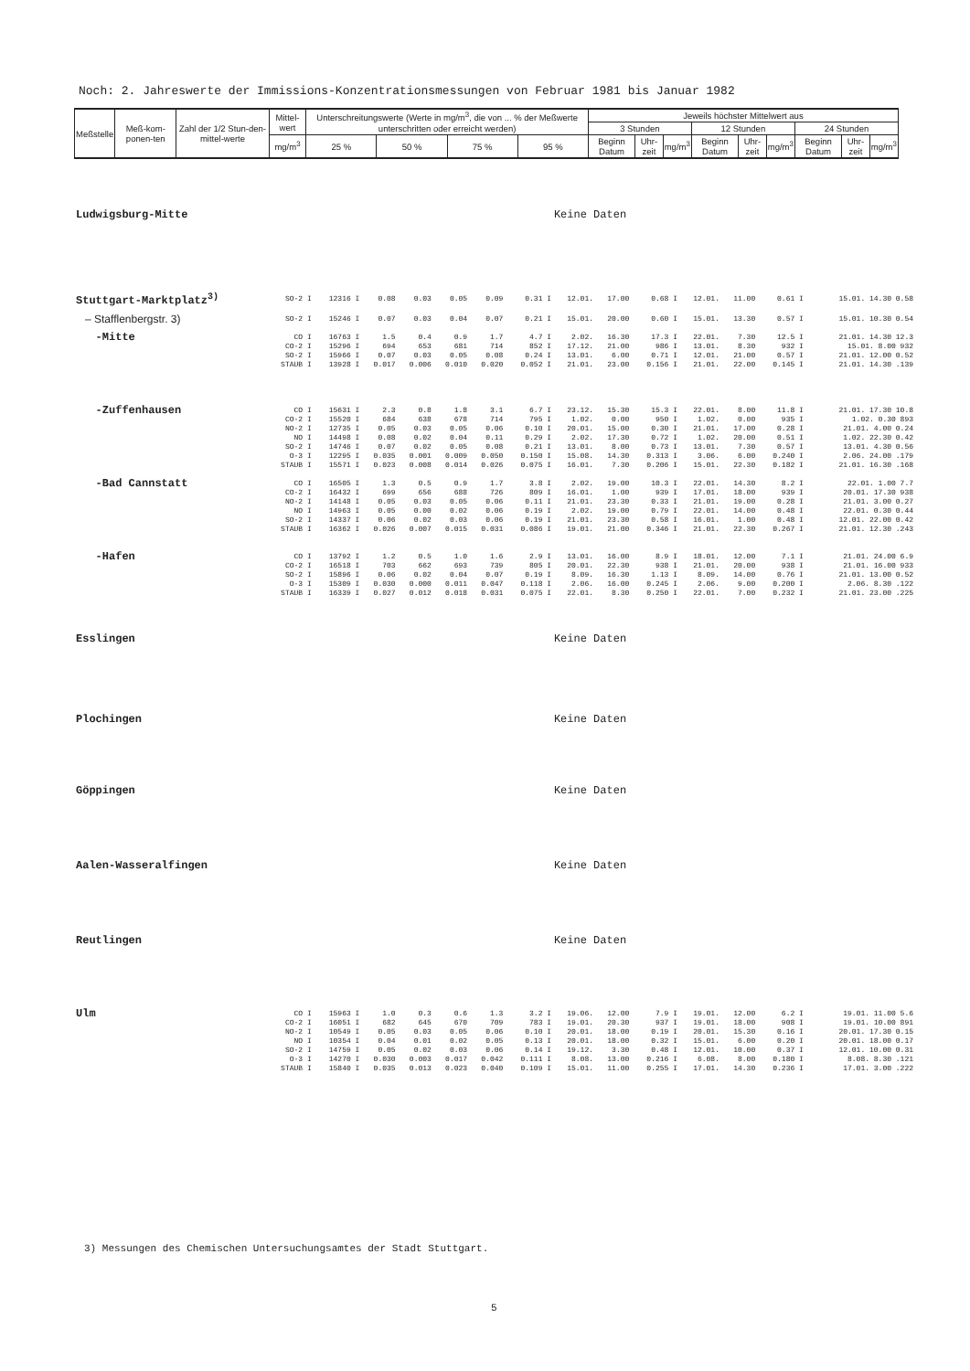Noch: 2. Jahreswerte der Immissions-Konzentrationsmessungen von Februar 1981 bis Januar 1982
| Meßstelle | Meß-kom-ponen-ten | Zahl der 1/2 Stun-den-mittel-werte | Mittel-wert | Unterschreitungswerte (Werte in mg/m<sup>3</sup>, die von ... % der Meßwerte unterschritten oder erreicht werden) | | | | Jeweils höchster Mittelwert aus | | | | | | | | |
| --- | --- | --- | --- | --- | --- | --- | --- | --- | --- | --- | --- | --- | --- | --- | --- | --- |
| | | | | | | | | 3 Stunden | | | 12 Stunden | | | 24 Stunden | | |
| | | | mg/m<sup>3</sup> | 25 % | 50 % | 75 % | 95 % | Beginn Datum | Uhr-zeit | mg/m<sup>3</sup> | Beginn Datum | Uhr-zeit | mg/m<sup>3</sup> | Beginn Datum | Uhr-zeit | mg/m<sup>3</sup> |
| Ludwigsburg-Mitte | Keine Daten | | | | | | | | | | | | | |
| Stuttgart-Marktplatz<sup>3)</sup> | SO-2 I | 12316 I | 0.08 | 0.03 | 0.05 | 0.09 | 0.31 I | 12.01. | 17.00 | 0.68 I | 12.01. | 11.00 | 0.61 I | 15.01. 14.30 0.58 |
| – Stafflenbergstr. 3) | SO-2 I | 15246 I | 0.07 | 0.03 | 0.04 | 0.07 | 0.21 I | 15.01. | 20.00 | 0.60 I | 15.01. | 13.30 | 0.57 I | 15.01. 10.30 0.54 |
| -Mitte | CO I | 16763 I | 1.5 | 0.4 | 0.9 | 1.7 | 4.7 I | 2.02. | 16.30 | 17.3 I | 22.01. | 7.30 | 12.5 I | 21.01. 14.30 12.3 |
| | CO-2 I | 15296 I | 694 | 653 | 681 | 714 | 852 I | 17.12. | 21.00 | 986 I | 13.01. | 8.30 | 932 I | 15.01. 8.00 932 |
| | SO-2 I | 15966 I | 0.07 | 0.03 | 0.05 | 0.08 | 0.24 I | 13.01. | 6.00 | 0.71 I | 12.01. | 21.00 | 0.57 I | 21.01. 12.00 0.52 |
| | STAUB I | 13928 I | 0.017 | 0.006 | 0.010 | 0.020 | 0.052 I | 21.01. | 23.00 | 0.156 I | 21.01. | 22.00 | 0.145 I | 21.01. 14.30 .139 |
| -Zuffenhausen | CO I | 15631 I | 2.3 | 0.8 | 1.8 | 3.1 | 6.7 I | 23.12. | 15.30 | 15.3 I | 22.01. | 8.00 | 11.8 I | 21.01. 17.30 10.8 |
| | CO-2 I | 15520 I | 684 | 638 | 678 | 714 | 795 I | 1.02. | 0.00 | 950 I | 1.02. | 0.00 | 935 I | 1.02. 0.30 893 |
| | NO-2 I | 12735 I | 0.05 | 0.03 | 0.05 | 0.06 | 0.10 I | 20.01. | 15.00 | 0.30 I | 21.01. | 17.00 | 0.28 I | 21.01. 4.00 0.24 |
| | NO I | 14498 I | 0.08 | 0.02 | 0.04 | 0.11 | 0.29 I | 2.02. | 17.30 | 0.72 I | 1.02. | 20.00 | 0.51 I | 1.02. 22.30 0.42 |
| | SO-2 I | 14746 I | 0.07 | 0.02 | 0.05 | 0.08 | 0.21 I | 13.01. | 8.00 | 0.73 I | 13.01. | 7.30 | 0.57 I | 13.01. 4.30 0.56 |
| | O-3 I | 12295 I | 0.035 | 0.001 | 0.009 | 0.050 | 0.150 I | 15.08. | 14.30 | 0.313 I | 3.06. | 6.00 | 0.240 I | 2.06. 24.00 .179 |
| | STAUB I | 15571 I | 0.023 | 0.008 | 0.014 | 0.026 | 0.075 I | 16.01. | 7.30 | 0.206 I | 15.01. | 22.30 | 0.182 I | 21.01. 16.30 .168 |
| -Bad Cannstatt | CO I | 16505 I | 1.3 | 0.5 | 0.9 | 1.7 | 3.8 I | 2.02. | 19.00 | 10.3 I | 22.01. | 14.30 | 8.2 I | 22.01. 1.00 7.7 |
| | CO-2 I | 16432 I | 699 | 656 | 688 | 726 | 809 I | 16.01. | 1.00 | 939 I | 17.01. | 18.00 | 939 I | 20.01. 17.30 938 |
| | NO-2 I | 14148 I | 0.05 | 0.03 | 0.05 | 0.06 | 0.11 I | 21.01. | 23.30 | 0.33 I | 21.01. | 19.00 | 0.28 I | 21.01. 3.00 0.27 |
| | NO I | 14963 I | 0.05 | 0.00 | 0.02 | 0.06 | 0.19 I | 2.02. | 19.00 | 0.79 I | 22.01. | 14.00 | 0.48 I | 22.01. 0.30 0.44 |
| | SO-2 I | 14337 I | 0.06 | 0.02 | 0.03 | 0.06 | 0.19 I | 21.01. | 23.30 | 0.58 I | 16.01. | 1.00 | 0.48 I | 12.01. 22.00 0.42 |
| | STAUB I | 16362 I | 0.026 | 0.007 | 0.015 | 0.031 | 0.086 I | 19.01. | 21.00 | 0.346 I | 21.01. | 22.30 | 0.267 I | 21.01. 12.30 .243 |
| -Hafen | CO I | 13792 I | 1.2 | 0.5 | 1.0 | 1.6 | 2.9 I | 13.01. | 16.00 | 8.9 I | 18.01. | 12.00 | 7.1 I | 21.01. 24.00 6.9 |
| | CO-2 I | 16518 I | 703 | 662 | 693 | 739 | 805 I | 20.01. | 22.30 | 938 I | 21.01. | 20.00 | 938 I | 21.01. 16.00 933 |
| | SO-2 I | 15896 I | 0.06 | 0.02 | 0.04 | 0.07 | 0.19 I | 8.09. | 16.30 | 1.13 I | 8.09. | 14.00 | 0.76 I | 21.01. 13.00 0.52 |
| | O-3 I | 15309 I | 0.030 | 0.000 | 0.011 | 0.047 | 0.118 I | 2.06. | 16.00 | 0.245 I | 2.06. | 9.00 | 0.200 I | 2.06. 8.30 .122 |
| | STAUB I | 16339 I | 0.027 | 0.012 | 0.018 | 0.031 | 0.075 I | 22.01. | 8.30 | 0.250 I | 22.01. | 7.00 | 0.232 I | 21.01. 23.00 .225 |
| Esslingen | Keine Daten | | | | | | | | | | | | | |
| Plochingen | Keine Daten | | | | | | | | | | | | | |
| Göppingen | Keine Daten | | | | | | | | | | | | | |
| Aalen-Wasseralfingen | Keine Daten | | | | | | | | | | | | | |
| Reutlingen | Keine Daten | | | | | | | | | | | | | |
| Ulm | CO I | 15963 I | 1.0 | 0.3 | 0.6 | 1.3 | 3.2 I | 19.06. | 12.00 | 7.9 I | 19.01. | 12.00 | 6.2 I | 19.01. 11.00 5.6 |
| | CO-2 I | 16051 I | 682 | 645 | 670 | 709 | 783 I | 19.01. | 20.30 | 937 I | 19.01. | 18.00 | 908 I | 19.01. 10.00 891 |
| | NO-2 I | 10549 I | 0.05 | 0.03 | 0.05 | 0.06 | 0.10 I | 20.01. | 18.00 | 0.19 I | 20.01. | 15.30 | 0.16 I | 20.01. 17.30 0.15 |
| | NO I | 10354 I | 0.04 | 0.01 | 0.02 | 0.05 | 0.13 I | 20.01. | 18.00 | 0.32 I | 15.01. | 6.00 | 0.20 I | 20.01. 18.00 0.17 |
| | SO-2 I | 14759 I | 0.05 | 0.02 | 0.03 | 0.06 | 0.14 I | 19.12. | 3.30 | 0.48 I | 12.01. | 10.00 | 0.37 I | 12.01. 10.00 0.31 |
| | O-3 I | 14270 I | 0.030 | 0.003 | 0.017 | 0.042 | 0.111 I | 8.08. | 13.00 | 0.216 I | 6.08. | 8.00 | 0.180 I | 8.08. 8.30 .121 |
| | STAUB I | 15840 I | 0.035 | 0.013 | 0.023 | 0.040 | 0.109 I | 15.01. | 11.00 | 0.255 I | 17.01. | 14.30 | 0.236 I | 17.01. 3.00 .222 |
3) Messungen des Chemischen Untersuchungsamtes der Stadt Stuttgart.
5